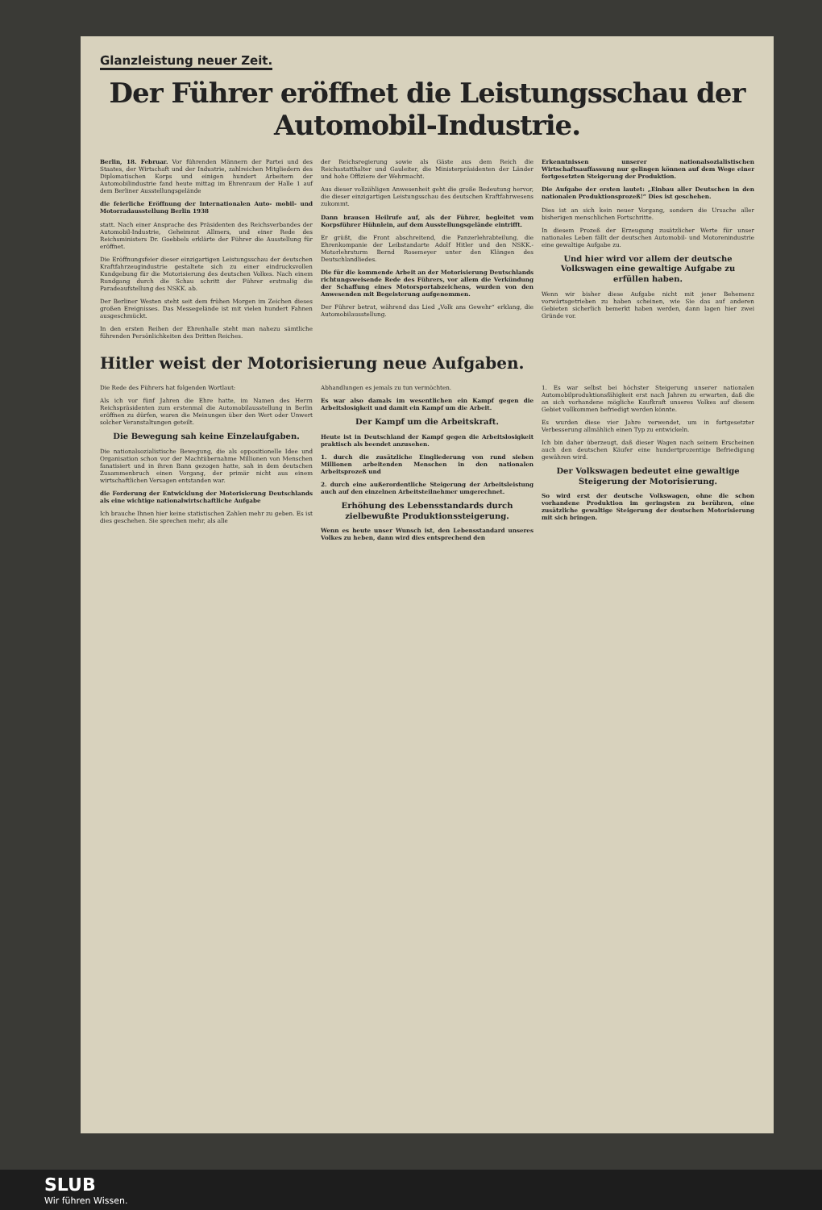Glanzleistung neuer Zeit.
Der Führer eröffnet die Leistungsschau der Automobil-Industrie.
Berlin, 18. Februar. Vor führenden Männern der Partei und des Staates, der Wirtschaft und der Industrie, zahlreichen Mitgliedern des Diplomatischen Korps und einigen hundert Arbeitern der Automobilindustrie fand heute mittag im Ehrenraum der Halle 1 auf dem Berliner Ausstellungsgelände
die feierliche Eröffnung der Internationalen Auto- mobil- und Motorradausstellung Berlin 1938
statt. Nach einer Ansprache des Präsidenten des Reichsverbandes der Automobil-Industrie, Geheimrat Allmers, und einer Rede des Reichsministers Dr. Goebbels erklärte der Führer die Ausstellung für eröffnet.
Die Eröffnungsfeier dieser einzigartigen Leistungsschau der deutschen Kraftfahrzeugindustrie gestaltete sich zu einer eindrucksvollen Kundgebung für die Motorisierung des deutschen Volkes. Nach einem Rundgang durch die Schau schritt der Führer erstmalig die Paradeaufstellung des NSKK. ab.
Der Berliner Westen steht seit dem frühen Morgen im Zeichen dieses großen Ereignisses. Das Messegelände ist mit vielen hundert Fahnen ausgeschmückt.
In den ersten Reihen der Ehrenhalle steht man nahezu sämtliche führenden Persönlichkeiten des Dritten Reiches.
der Reichsregierung sowie als Gäste aus dem Reich die Reichsstatthalter und Gauleiter, die Ministerpräsidenten der Länder und hohe Offiziere der Wehrmacht.
Aus dieser vollzähligen Anwesenheit geht die große Bedeutung hervor, die dieser einzigartigen Leistungsschau des deutschen Kraftfahrwesens zukommt.
Dann brausen Heilrufe auf, als der Führer, begleitet vom Korpsführer Hühnlein, auf dem Ausstellungsgelände eintrifft.
Er grüßt, die Front abschreitend, die Panzerlehrabteilung, die Ehrenkompanie der Leibstandarte Adolf Hitler und den NSKK.-Motorlehrsturm Bernd Rosemeyer unter den Klängen des Deutschlandliedes.
Die für die kommende Arbeit an der Motorisierung Deutschlands richtungsweisende Rede des Führers, vor allem die Verkündung der Schaffung eines Motorsportabzeichens, wurden von den Anwesenden mit Begeisterung aufgenommen.
Der Führer betrat, während das Lied „Volk ans Gewehr“ erklang, die Automobilausstellung.
Erkenntnissen unserer nationalsozialistischen Wirtschaftsauffassung nur gelingen können auf dem Wege einer fortgesetzten Steigerung der Produktion.
Die Aufgabe der ersten lautet: „Einbau aller Deutschen in den nationalen Produktionsprozeß!“ Dies ist geschehen.
Dies ist an sich kein neuer Vorgang, sondern die Ursache aller bisherigen menschlichen Fortschritte.
In diesem Prozeß der Erzeugung zusätzlicher Werte für unser nationales Leben fällt der deutschen Automobil- und Motorenindustrie eine gewaltige Aufgabe zu.
Und hier wird vor allem der deutsche Volkswagen eine gewaltige Aufgabe zu erfüllen haben.
Wenn wir bisher diese Aufgabe nicht mit jener Behemenz vorwärtsgetrieben zu haben scheinen, wie Sie das auf anderen Gebieten sicherlich bemerkt haben werden, dann lagen hier zwei Gründe vor.
Hitler weist der Motorisierung neue Aufgaben.
Die Rede des Führers hat folgenden Wortlaut:
Als ich vor fünf Jahren die Ehre hatte, im Namen des Herrn Reichspräsidenten zum erstenmal die Automobilausstellung in Berlin eröffnen zu dürfen, waren die Meinungen über den Wert oder Unwert solcher Veranstaltungen geteilt.
Die Bewegung sah keine Einzelaufgaben.
Die nationalsozialistische Bewegung, die als oppositionelle Idee und Organisation schon vor der Machtübernahme Millionen von Menschen fanatisiert und in ihren Bann gezogen hatte, sah in dem deutschen Zusammenbruch einen Vorgang, der primär nicht aus einem wirtschaftlichen Versagen entstanden war.
die Forderung der Entwicklung der Motorisierung Deutschlands als eine wichtige nationalwirtschaftliche Aufgabe
Ich brauche Ihnen hier keine statistischen Zahlen mehr zu geben. Es ist dies geschehen. Sie sprechen mehr, als alle
Abhandlungen es jemals zu tun vermöchten.
Es war also damals im wesentlichen ein Kampf gegen die Arbeitslosigkeit und damit ein Kampf um die Arbeit.
Der Kampf um die Arbeitskraft.
Heute ist in Deutschland der Kampf gegen die Arbeitslosigkeit praktisch als beendet anzusehen.
1. durch die zusätzliche Eingliederung von rund sieben Millionen arbeitenden Menschen in den nationalen Arbeitsprozeß und
2. durch eine außerordentliche Steigerung der Arbeitsleistung auch auf den einzelnen Arbeitsteilnehmer umgerechnet.
Erhöhung des Lebensstandards durch zielbewußte Produktionssteigerung.
Wenn es heute unser Wunsch ist, den Lebensstandard unseres Volkes zu heben, dann wird dies entsprechend den
1. Es war selbst bei höchster Steigerung unserer nationalen Automobilproduktionsfähigkeit erst nach Jahren zu erwarten, daß die an sich vorhandene mögliche Kaufkraft unseres Volkes auf diesem Gebiet vollkommen befriedigt werden könnte.
Es wurden diese vier Jahre verwendet, um in fortgesetzter Verbesserung allmählich einen Typ zu entwickeln.
Ich bin daher überzeugt, daß dieser Wagen nach seinem Erscheinen auch den deutschen Käufer eine hundertprozentige Befriedigung gewähren wird.
Der Volkswagen bedeutet eine gewaltige Steigerung der Motorisierung.
So wird erst der deutsche Volkswagen, ohne die schon vorhandene Produktion im geringsten zu berühren, eine zusätzliche gewaltige Steigerung der deutschen Motorisierung mit sich bringen.
SLUB
Wir führen Wissen.